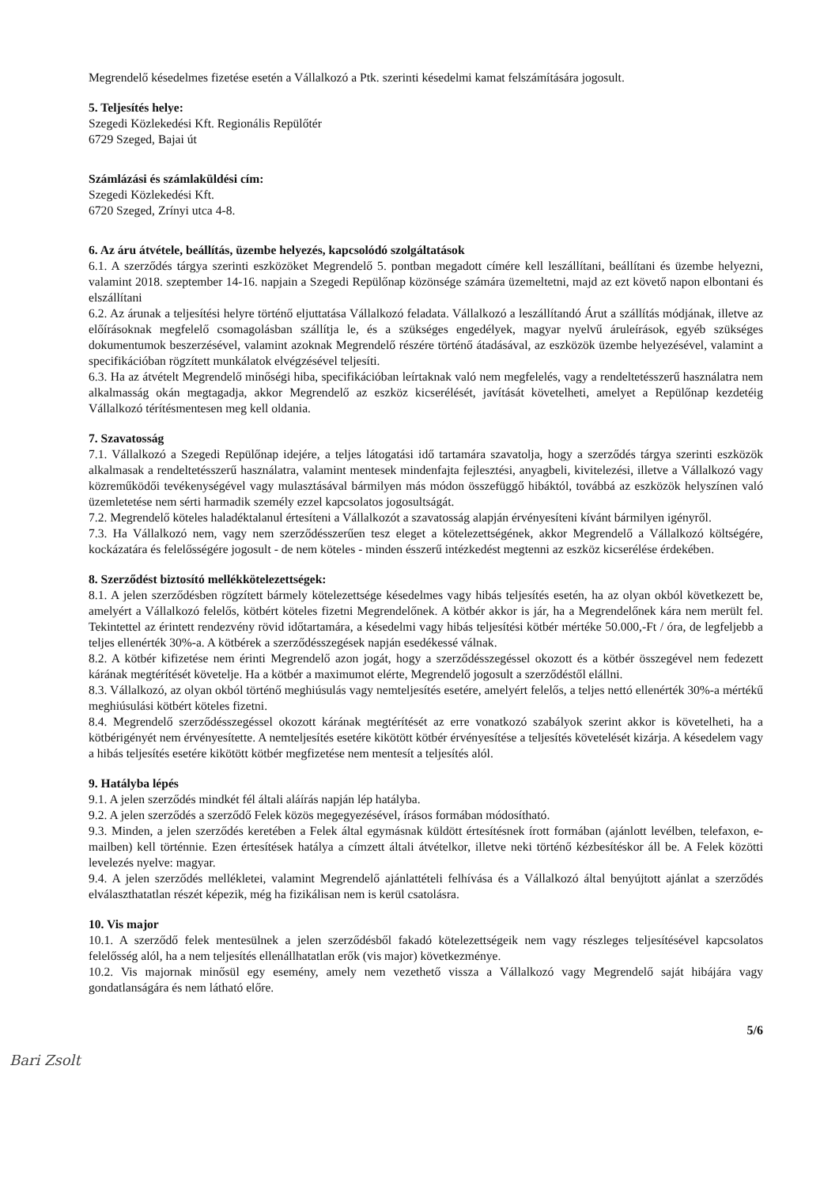Megrendelő késedelmes fizetése esetén a Vállalkozó a Ptk. szerinti késedelmi kamat felszámítására jogosult.
5. Teljesítés helye:
Szegedi Közlekedési Kft. Regionális Repülőtér
6729 Szeged, Bajai út
Számlázási és számlaküldési cím:
Szegedi Közlekedési Kft.
6720 Szeged, Zrínyi utca 4-8.
6. Az áru átvétele, beállítás, üzembe helyezés, kapcsolódó szolgáltatások
6.1. A szerződés tárgya szerinti eszközöket Megrendelő 5. pontban megadott címére kell leszállítani, beállítani és üzembe helyezni, valamint 2018. szeptember 14-16. napjain a Szegedi Repülőnap közönsége számára üzemeltetni, majd az ezt követő napon elbontani és elszállítani
6.2. Az árunak a teljesítési helyre történő eljuttatása Vállalkozó feladata. Vállalkozó a leszállítandó Árut a szállítás módjának, illetve az előírásoknak megfelelő csomagolásban szállítja le, és a szükséges engedélyek, magyar nyelvű áruleírások, egyéb szükséges dokumentumok beszerzésével, valamint azoknak Megrendelő részére történő átadásával, az eszközök üzembe helyezésével, valamint a specifikációban rögzített munkálatok elvégzésével teljesíti.
6.3. Ha az átvételt Megrendelő minőségi hiba, specifikációban leírtaknak való nem megfelelés, vagy a rendeltetésszerű használatra nem alkalmasság okán megtagadja, akkor Megrendelő az eszköz kicserélését, javítását követelheti, amelyet a Repülőnap kezdetéig Vállalkozó térítésmentesen meg kell oldania.
7. Szavatosság
7.1. Vállalkozó a Szegedi Repülőnap idejére, a teljes látogatási idő tartamára szavatolja, hogy a szerződés tárgya szerinti eszközök alkalmasak a rendeltetésszerű használatra, valamint mentesek mindenfajta fejlesztési, anyagbeli, kivitelezési, illetve a Vállalkozó vagy közreműködői tevékenységével vagy mulasztásával bármilyen más módon összefüggő hibáktól, továbbá az eszközök helyszínen való üzemletetése nem sérti harmadik személy ezzel kapcsolatos jogosultságát.
7.2. Megrendelő köteles haladéktalanul értesíteni a Vállalkozót a szavatosság alapján érvényesíteni kívánt bármilyen igényről.
7.3. Ha Vállalkozó nem, vagy nem szerződésszerűen tesz eleget a kötelezettségének, akkor Megrendelő a Vállalkozó költségére, kockázatára és felelősségére jogosult - de nem köteles - minden ésszerű intézkedést megtenni az eszköz kicserélése érdekében.
8. Szerződést biztosító mellékkötelezettségek:
8.1. A jelen szerződésben rögzített bármely kötelezettsége késedelmes vagy hibás teljesítés esetén, ha az olyan okból következett be, amelyért a Vállalkozó felelős, kötbért köteles fizetni Megrendelőnek. A kötbér akkor is jár, ha a Megrendelőnek kára nem merült fel. Tekintettel az érintett rendezvény rövid időtartamára, a késedelmi vagy hibás teljesítési kötbér mértéke 50.000,-Ft / óra, de legfeljebb a teljes ellenérték 30%-a. A kötbérek a szerződésszegések napján esedékessé válnak.
8.2. A kötbér kifizetése nem érinti Megrendelő azon jogát, hogy a szerződésszegéssel okozott és a kötbér összegével nem fedezett kárának megtérítését követelje. Ha a kötbér a maximumot elérte, Megrendelő jogosult a szerződéstől elállni.
8.3. Vállalkozó, az olyan okból történő meghiúsulás vagy nemteljesítés esetére, amelyért felelős, a teljes nettó ellenérték 30%-a mértékű meghiúsulási kötbért köteles fizetni.
8.4. Megrendelő szerződésszegéssel okozott kárának megtérítését az erre vonatkozó szabályok szerint akkor is követelheti, ha a kötbérigényét nem érvényesítette. A nemteljesítés esetére kikötött kötbér érvényesítése a teljesítés követelését kizárja. A késedelem vagy a hibás teljesítés esetére kikötött kötbér megfizetése nem mentesít a teljesítés alól.
9. Hatályba lépés
9.1. A jelen szerződés mindkét fél általi aláírás napján lép hatályba.
9.2. A jelen szerződés a szerződő Felek közös megegyezésével, írásos formában módosítható.
9.3. Minden, a jelen szerződés keretében a Felek által egymásnak küldött értesítésnek írott formában (ajánlott levélben, telefaxon, e-mailben) kell történnie. Ezen értesítések hatálya a címzett általi átvételkor, illetve neki történő kézbesítéskor áll be. A Felek közötti levelezés nyelve: magyar.
9.4. A jelen szerződés mellékletei, valamint Megrendelő ajánlattételi felhívása és a Vállalkozó által benyújtott ajánlat a szerződés elválaszthatatlan részét képezik, még ha fizikálisan nem is kerül csatolásra.
10. Vis major
10.1. A szerződő felek mentesülnek a jelen szerződésből fakadó kötelezettségeik nem vagy részleges teljesítésével kapcsolatos felelősség alól, ha a nem teljesítés ellenállhatatlan erők (vis major) következménye.
10.2. Vis majornak minősül egy esemény, amely nem vezethető vissza a Vállalkozó vagy Megrendelő saját hibájára vagy gondatlanságára és nem látható előre.
5/6
Bari Zsolt